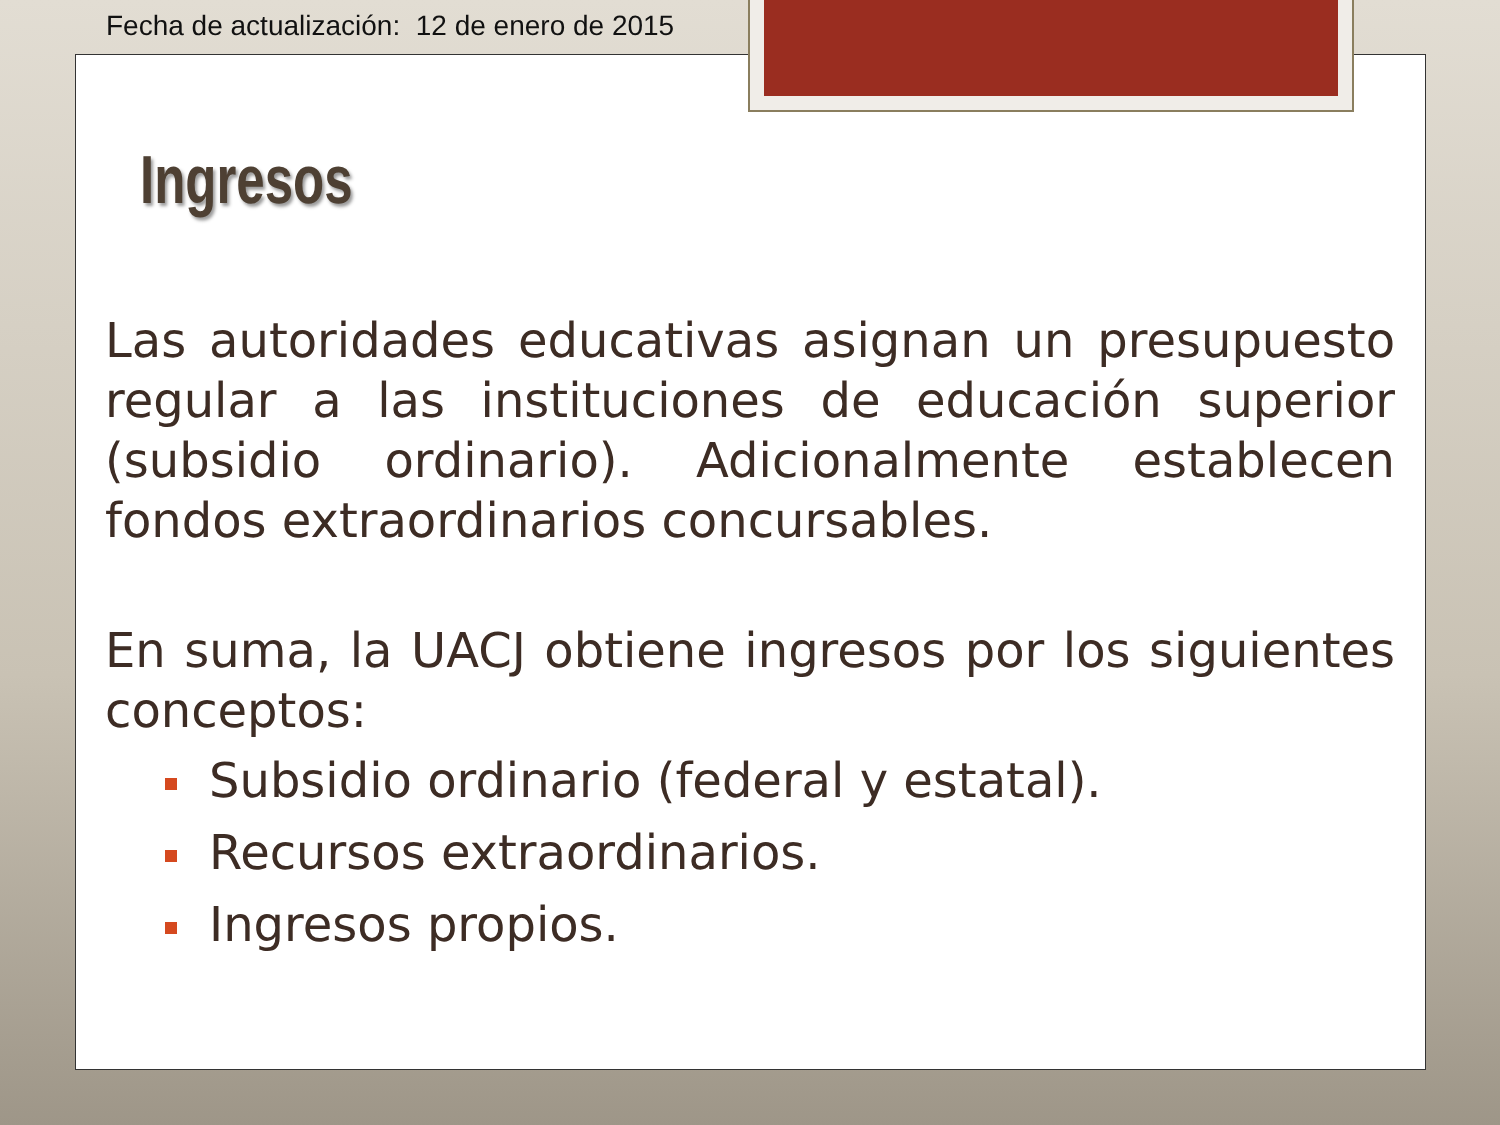Fecha de actualización: 12 de enero de 2015
Ingresos
Las autoridades educativas asignan un presupuesto regular a las instituciones de educación superior (subsidio ordinario). Adicionalmente establecen fondos extraordinarios concursables.
En suma, la UACJ obtiene ingresos por los siguientes conceptos:
Subsidio ordinario (federal y estatal).
Recursos extraordinarios.
Ingresos propios.